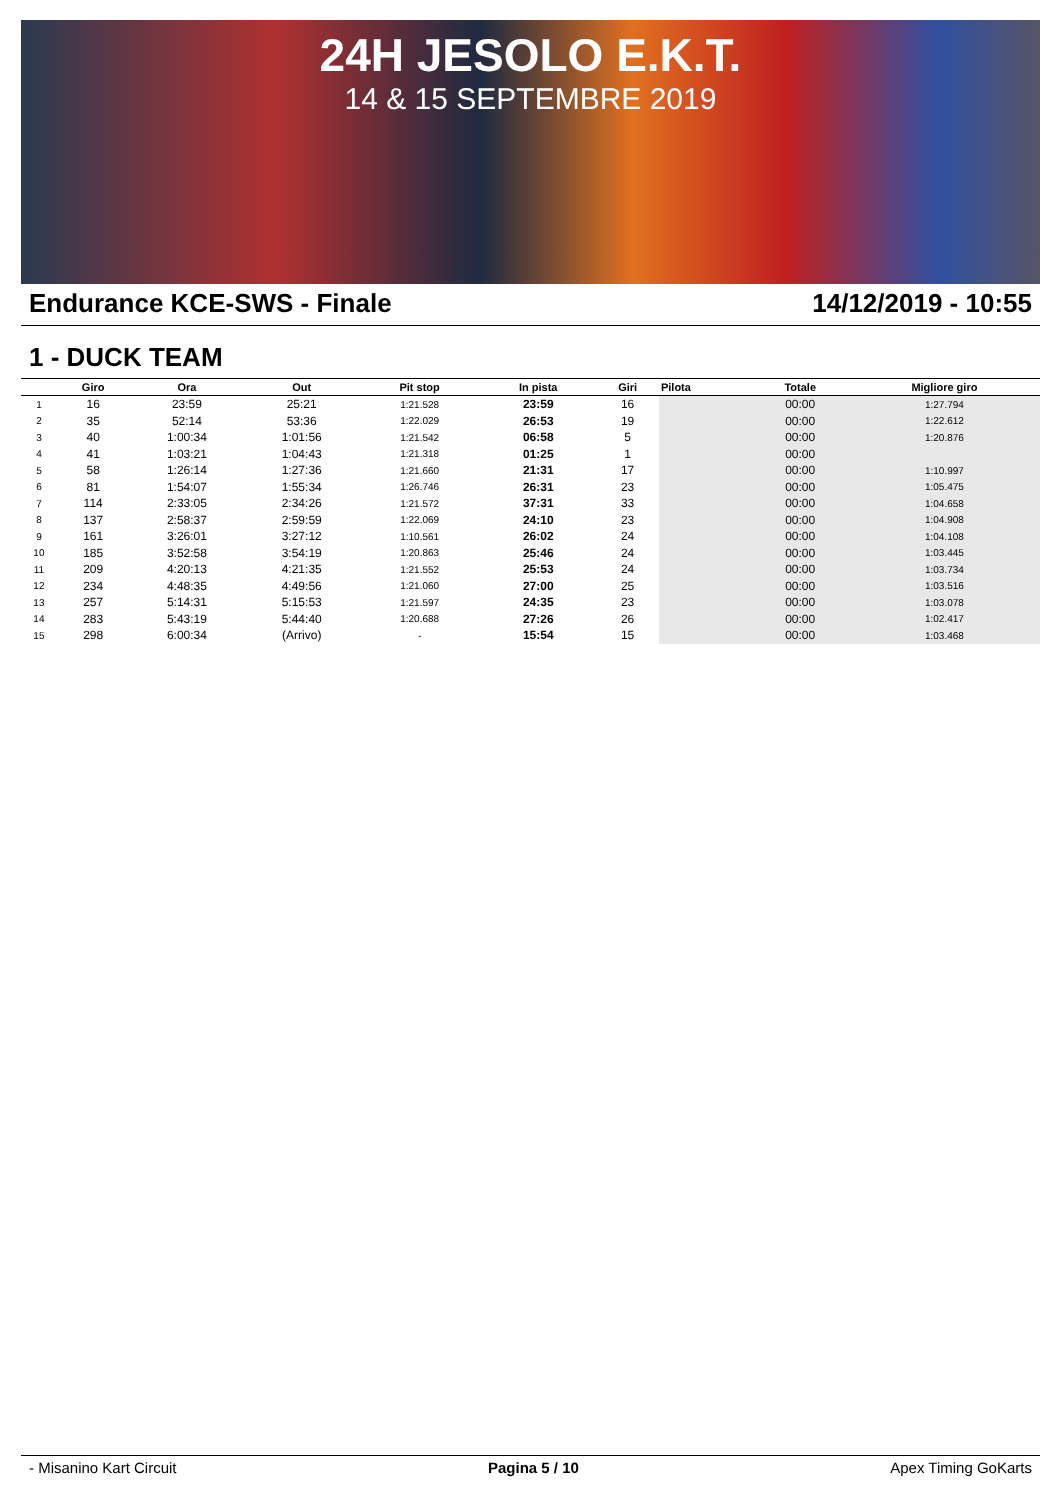24H JESOLO E.K.T.
14 & 15 SEPTEMBRE 2019
Endurance KCE-SWS - Finale 14/12/2019 - 10:55
1 - DUCK TEAM
| | Giro | Ora | Out | Pit stop | In pista | Giri | Pilota | Totale | Migliore giro |
| --- | --- | --- | --- | --- | --- | --- | --- | --- | --- |
| 1 | 16 | 23:59 | 25:21 | 1:21.528 | 23:59 | 16 | | 00:00 | 1:27.794 |
| 2 | 35 | 52:14 | 53:36 | 1:22.029 | 26:53 | 19 | | 00:00 | 1:22.612 |
| 3 | 40 | 1:00:34 | 1:01:56 | 1:21.542 | 06:58 | 5 | | 00:00 | 1:20.876 |
| 4 | 41 | 1:03:21 | 1:04:43 | 1:21.318 | 01:25 | 1 | | 00:00 | |
| 5 | 58 | 1:26:14 | 1:27:36 | 1:21.660 | 21:31 | 17 | | 00:00 | 1:10.997 |
| 6 | 81 | 1:54:07 | 1:55:34 | 1:26.746 | 26:31 | 23 | | 00:00 | 1:05.475 |
| 7 | 114 | 2:33:05 | 2:34:26 | 1:21.572 | 37:31 | 33 | | 00:00 | 1:04.658 |
| 8 | 137 | 2:58:37 | 2:59:59 | 1:22.069 | 24:10 | 23 | | 00:00 | 1:04.908 |
| 9 | 161 | 3:26:01 | 3:27:12 | 1:10.561 | 26:02 | 24 | | 00:00 | 1:04.108 |
| 10 | 185 | 3:52:58 | 3:54:19 | 1:20.863 | 25:46 | 24 | | 00:00 | 1:03.445 |
| 11 | 209 | 4:20:13 | 4:21:35 | 1:21.552 | 25:53 | 24 | | 00:00 | 1:03.734 |
| 12 | 234 | 4:48:35 | 4:49:56 | 1:21.060 | 27:00 | 25 | | 00:00 | 1:03.516 |
| 13 | 257 | 5:14:31 | 5:15:53 | 1:21.597 | 24:35 | 23 | | 00:00 | 1:03.078 |
| 14 | 283 | 5:43:19 | 5:44:40 | 1:20.688 | 27:26 | 26 | | 00:00 | 1:02.417 |
| 15 | 298 | 6:00:34 | (Arrivo) | - | 15:54 | 15 | | 00:00 | 1:03.468 |
- Misanino Kart Circuit Pagina 5 / 10 Apex Timing GoKarts